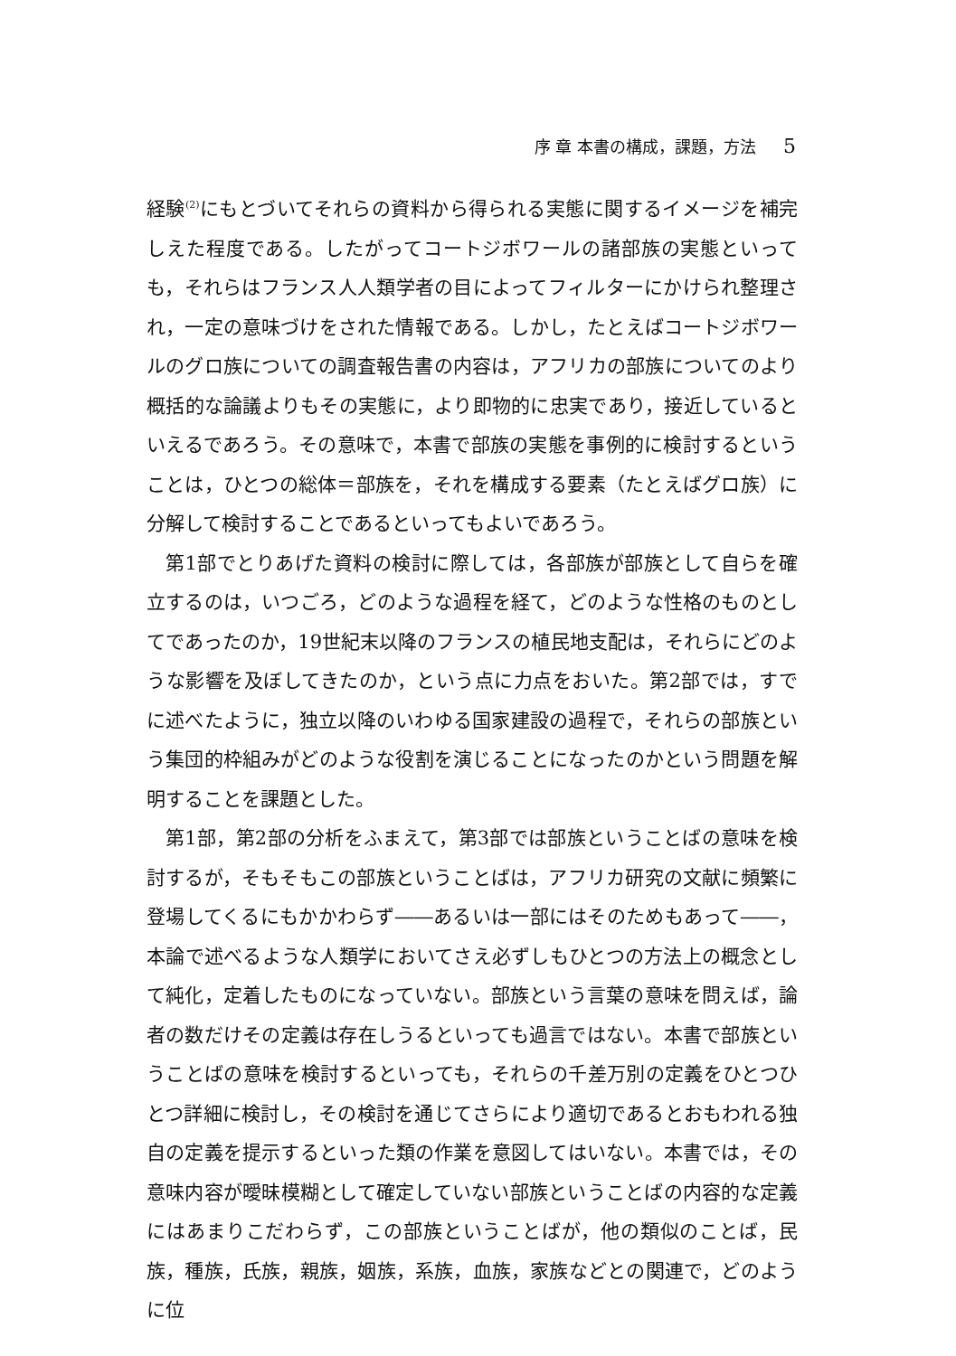序 章 本書の構成，課題，方法 5
経験<sup>(2)</sup>にもとづいてそれらの資料から得られる実態に関するイメージを補完しえた程度である。したがってコートジボワールの諸部族の実態といっても，それらはフランス人人類学者の目によってフィルターにかけられ整理され，一定の意味づけをされた情報である。しかし，たとえばコートジボワールのグロ族についての調査報告書の内容は，アフリカの部族についてのより概括的な論議よりもその実態に，より即物的に忠実であり，接近しているといえるであろう。その意味で，本書で部族の実態を事例的に検討するということは，ひとつの総体＝部族を，それを構成する要素（たとえばグロ族）に分解して検討することであるといってもよいであろう。
第1部でとりあげた資料の検討に際しては，各部族が部族として自らを確立するのは，いつごろ，どのような過程を経て，どのような性格のものとしてであったのか，19世紀末以降のフランスの植民地支配は，それらにどのような影響を及ぼしてきたのか，という点に力点をおいた。第2部では，すでに述べたように，独立以降のいわゆる国家建設の過程で，それらの部族という集団的枠組みがどのような役割を演じることになったのかという問題を解明することを課題とした。
第1部，第2部の分析をふまえて，第3部では部族ということばの意味を検討するが，そもそもこの部族ということばは，アフリカ研究の文献に頻繁に登場してくるにもかかわらず――あるいは一部にはそのためもあって――，本論で述べるような人類学においてさえ必ずしもひとつの方法上の概念として純化，定着したものになっていない。部族という言葉の意味を問えば，論者の数だけその定義は存在しうるといっても過言ではない。本書で部族ということばの意味を検討するといっても，それらの千差万別の定義をひとつひとつ詳細に検討し，その検討を通じてさらにより適切であるとおもわれる独自の定義を提示するといった類の作業を意図してはいない。本書では，その意味内容が曖昧模糊として確定していない部族ということばの内容的な定義にはあまりこだわらず，この部族ということばが，他の類似のことば，民族，種族，氏族，親族，姻族，系族，血族，家族などとの関連で，どのように位